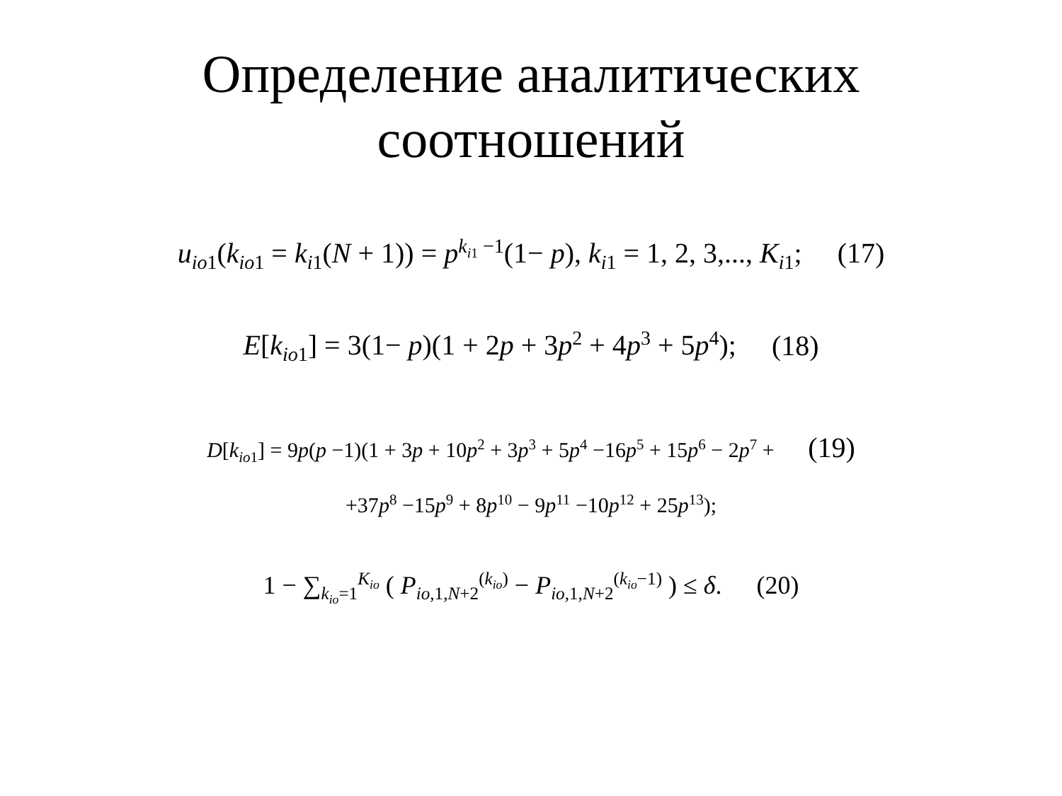Определение аналитических
соотношений
u<sub>io1</sub>(k<sub>io1</sub> = k<sub>i1</sub>(N + 1)) = p<sup>k<sub>i1</sub> −1</sup>(1− p), k<sub>i1</sub> = 1, 2, 3,..., K<sub>i1</sub>; (17)
E[k<sub>io1</sub>] = 3(1− p)(1 + 2p + 3p<sup>2</sup> + 4p<sup>3</sup> + 5p<sup>4</sup>); (18)
D[k<sub>io1</sub>] = 9p(p −1)(1 + 3p + 10p<sup>2</sup> + 3p<sup>3</sup> + 5p<sup>4</sup> −16p<sup>5</sup> + 15p<sup>6</sup> − 2p<sup>7</sup> + (19)
+37p<sup>8</sup> −15p<sup>9</sup> + 8p<sup>10</sup> − 9p<sup>11</sup> −10p<sup>12</sup> + 25p<sup>13</sup>);
1 − ∑<sub>k<sub>io</sub>=1</sub><sup>K<sub>io</sub></sup> ( P<sub>io,1,N+2</sub><sup>(k<sub>io</sub>)</sup> − P<sub>io,1,N+2</sub><sup>(k<sub>io</sub>−1)</sup> ) ≤ δ. (20)